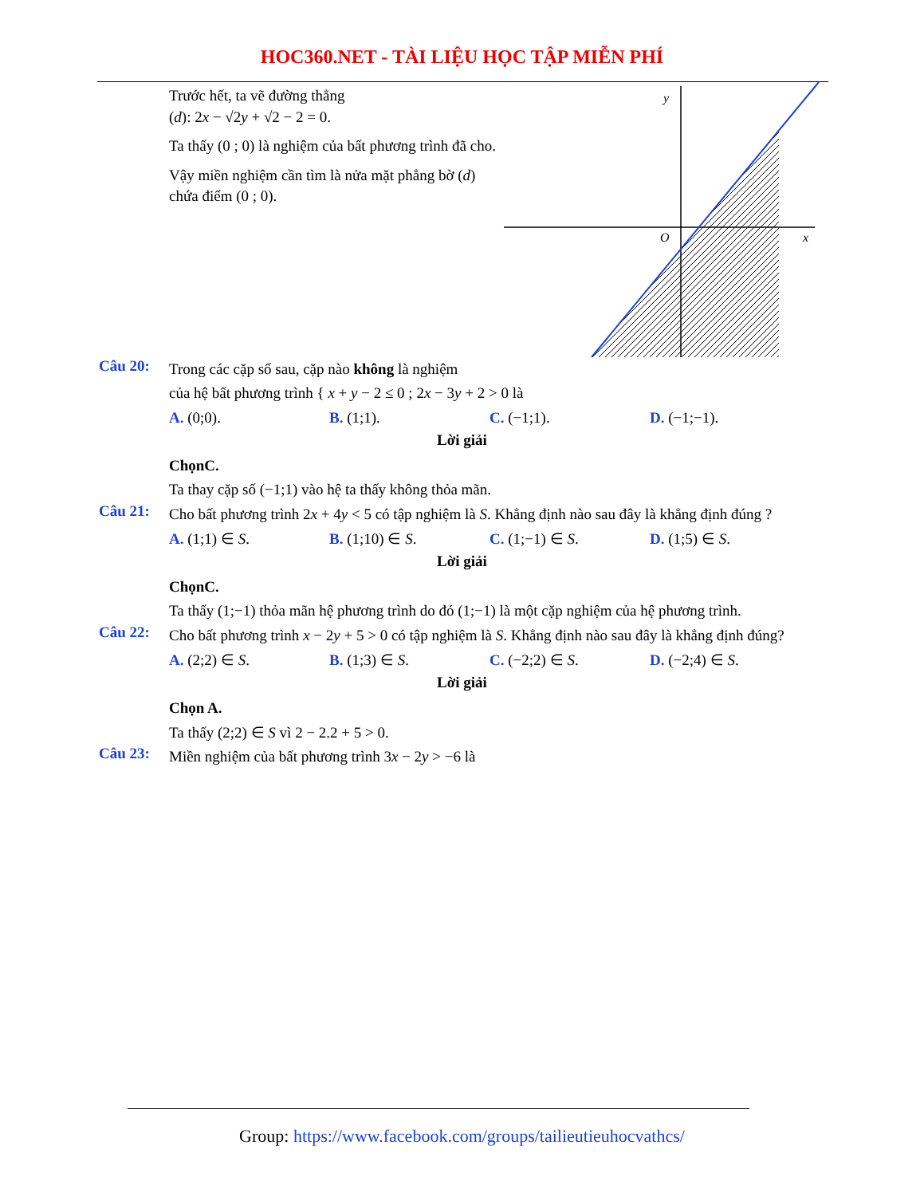HOC360.NET - TÀI LIỆU HỌC TẬP MIỄN PHÍ
Trước hết, ta vẽ đường thẳng
(d): 2x − √2y + √2 − 2 = 0.
Ta thấy (0 ; 0) là nghiệm của bất phương trình đã cho.
Vậy miền nghiệm cần tìm là nửa mặt phẳng bờ (d) chứa điểm (0 ; 0).
y
O
x
Câu 20:
Trong các cặp số sau, cặp nào không là nghiệm
của hệ bất phương trình { x + y − 2 ≤ 0 ; 2x − 3y + 2 > 0 là
A. (0;0). B. (1;1). C. (−1;1). D. (−1;−1).
Lời giải
ChọnC.
Ta thay cặp số (−1;1) vào hệ ta thấy không thỏa mãn.
Câu 21:
Cho bất phương trình 2x + 4y < 5 có tập nghiệm là S. Khẳng định nào sau đây là khẳng định đúng ?
A. (1;1) ∈ S. B. (1;10) ∈ S. C. (1;−1) ∈ S. D. (1;5) ∈ S.
Lời giải
ChọnC.
Ta thấy (1;−1) thỏa mãn hệ phương trình do đó (1;−1) là một cặp nghiệm của hệ phương trình.
Câu 22:
Cho bất phương trình x − 2y + 5 > 0 có tập nghiệm là S. Khẳng định nào sau đây là khẳng định đúng?
A. (2;2) ∈ S. B. (1;3) ∈ S. C. (−2;2) ∈ S. D. (−2;4) ∈ S.
Lời giải
Chọn A.
Ta thấy (2;2) ∈ S vì 2 − 2.2 + 5 > 0.
Câu 23:
Miền nghiệm của bất phương trình 3x − 2y > −6 là
Group: https://www.facebook.com/groups/tailieutieuhocvathcs/